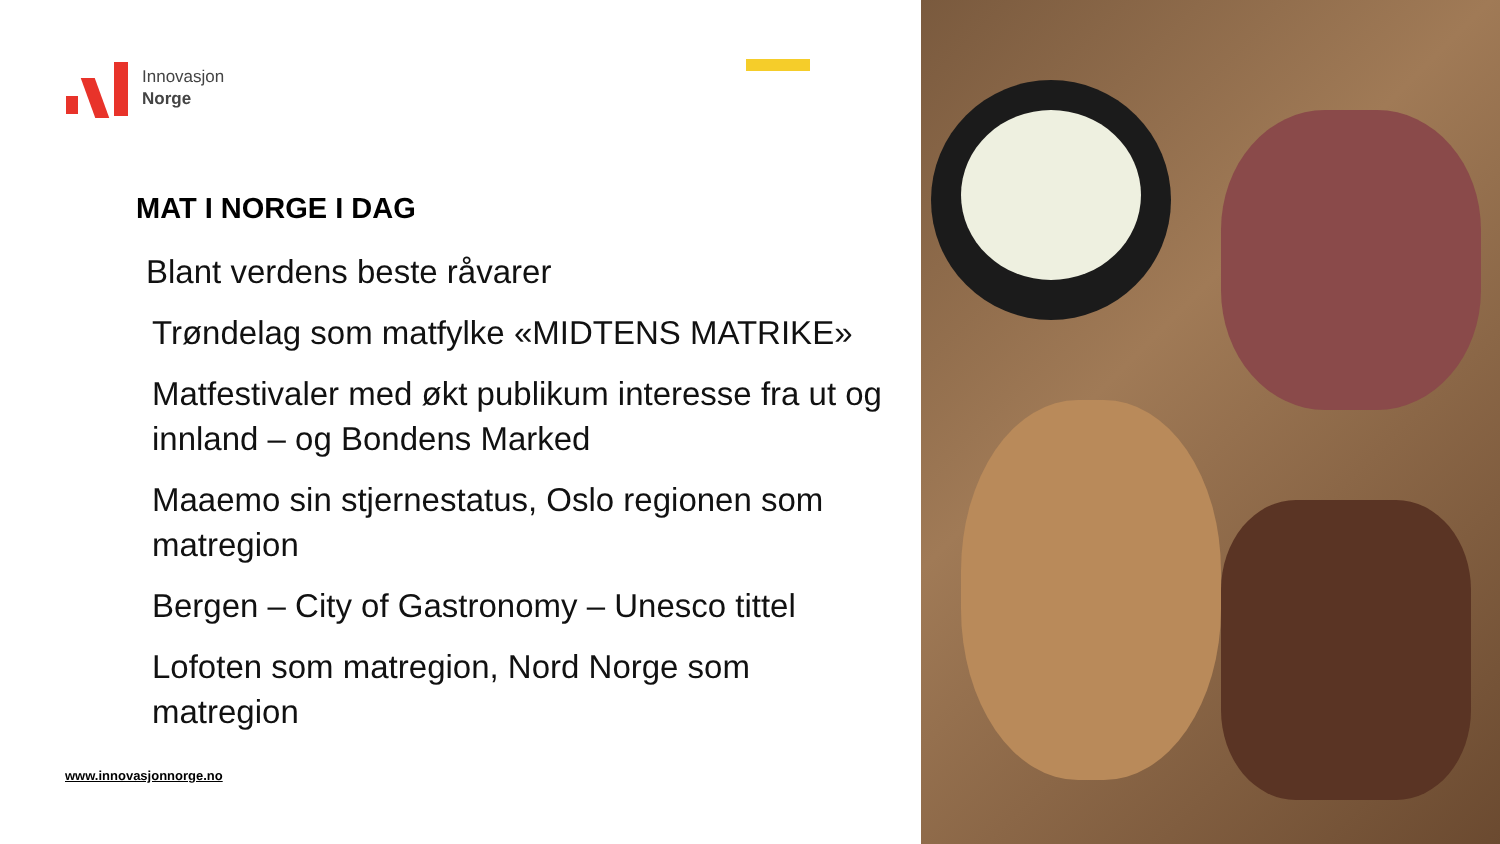Innovasjon
Norge
MAT I NORGE I DAG
Blant verdens beste råvarer
Trøndelag som matfylke «MIDTENS MATRIKE»
Matfestivaler med økt publikum interesse fra ut og innland – og Bondens Marked
Maaemo sin stjernestatus, Oslo regionen som matregion
Bergen – City of Gastronomy – Unesco tittel
Lofoten som matregion, Nord Norge som matregion
www.innovasjonnorge.no